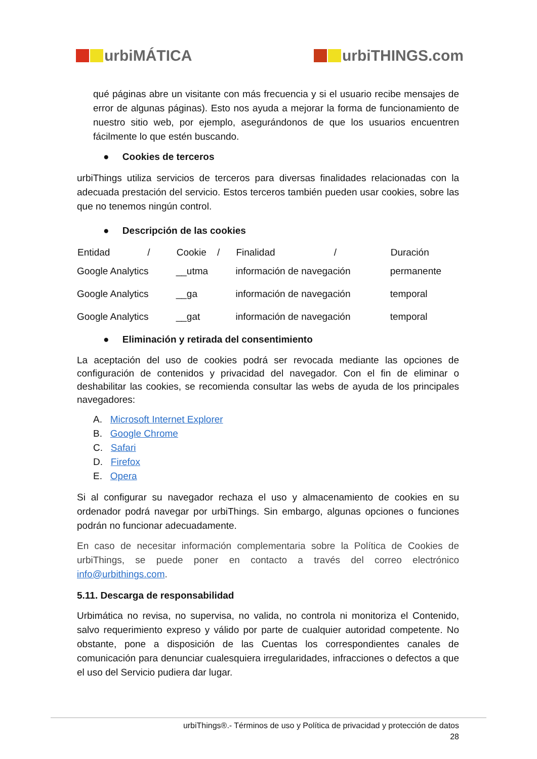urbiMÁTICA urbiTHINGS.com
qué páginas abre un visitante con más frecuencia y si el usuario recibe mensajes de error de algunas páginas). Esto nos ayuda a mejorar la forma de funcionamiento de nuestro sitio web, por ejemplo, asegurándonos de que los usuarios encuentren fácilmente lo que estén buscando.
● Cookies de terceros
urbiThings utiliza servicios de terceros para diversas finalidades relacionadas con la adecuada prestación del servicio. Estos terceros también pueden usar cookies, sobre las que no tenemos ningún control.
● Descripción de las cookies
| Entidad / | Cookie / | Finalidad / | Duración |
| --- | --- | --- | --- |
| Google Analytics | __utma | información de navegación | permanente |
| Google Analytics | __ga | información de navegación | temporal |
| Google Analytics | __gat | información de navegación | temporal |
● Eliminación y retirada del consentimiento
La aceptación del uso de cookies podrá ser revocada mediante las opciones de configuración de contenidos y privacidad del navegador. Con el fin de eliminar o deshabilitar las cookies, se recomienda consultar las webs de ayuda de los principales navegadores:
A. Microsoft Internet Explorer
B. Google Chrome
C. Safari
D. Firefox
E. Opera
Si al configurar su navegador rechaza el uso y almacenamiento de cookies en su ordenador podrá navegar por urbiThings. Sin embargo, algunas opciones o funciones podrán no funcionar adecuadamente.
En caso de necesitar información complementaria sobre la Política de Cookies de urbiThings, se puede poner en contacto a través del correo electrónico info@urbithings.com.
5.11. Descarga de responsabilidad
Urbimática no revisa, no supervisa, no valida, no controla ni monitoriza el Contenido, salvo requerimiento expreso y válido por parte de cualquier autoridad competente. No obstante, pone a disposición de las Cuentas los correspondientes canales de comunicación para denunciar cualesquiera irregularidades, infracciones o defectos a que el uso del Servicio pudiera dar lugar.
urbiThings®.- Términos de uso y Política de privacidad y protección de datos
28